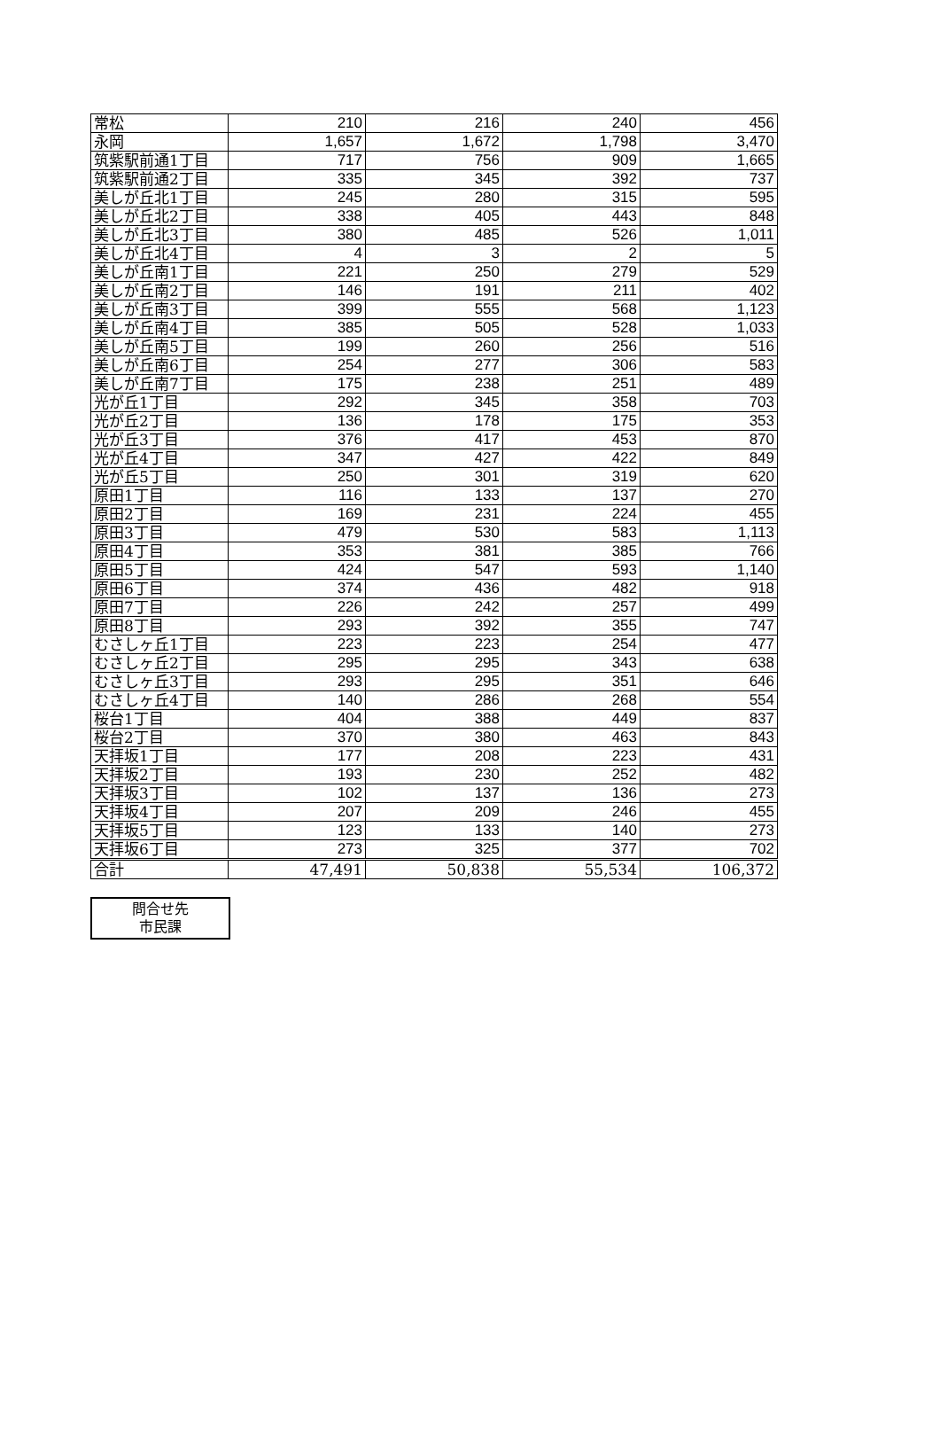| 常松 | 210 | 216 | 240 | 456 |
| 永岡 | 1,657 | 1,672 | 1,798 | 3,470 |
| 筑紫駅前通1丁目 | 717 | 756 | 909 | 1,665 |
| 筑紫駅前通2丁目 | 335 | 345 | 392 | 737 |
| 美しが丘北1丁目 | 245 | 280 | 315 | 595 |
| 美しが丘北2丁目 | 338 | 405 | 443 | 848 |
| 美しが丘北3丁目 | 380 | 485 | 526 | 1,011 |
| 美しが丘北4丁目 | 4 | 3 | 2 | 5 |
| 美しが丘南1丁目 | 221 | 250 | 279 | 529 |
| 美しが丘南2丁目 | 146 | 191 | 211 | 402 |
| 美しが丘南3丁目 | 399 | 555 | 568 | 1,123 |
| 美しが丘南4丁目 | 385 | 505 | 528 | 1,033 |
| 美しが丘南5丁目 | 199 | 260 | 256 | 516 |
| 美しが丘南6丁目 | 254 | 277 | 306 | 583 |
| 美しが丘南7丁目 | 175 | 238 | 251 | 489 |
| 光が丘1丁目 | 292 | 345 | 358 | 703 |
| 光が丘2丁目 | 136 | 178 | 175 | 353 |
| 光が丘3丁目 | 376 | 417 | 453 | 870 |
| 光が丘4丁目 | 347 | 427 | 422 | 849 |
| 光が丘5丁目 | 250 | 301 | 319 | 620 |
| 原田1丁目 | 116 | 133 | 137 | 270 |
| 原田2丁目 | 169 | 231 | 224 | 455 |
| 原田3丁目 | 479 | 530 | 583 | 1,113 |
| 原田4丁目 | 353 | 381 | 385 | 766 |
| 原田5丁目 | 424 | 547 | 593 | 1,140 |
| 原田6丁目 | 374 | 436 | 482 | 918 |
| 原田7丁目 | 226 | 242 | 257 | 499 |
| 原田8丁目 | 293 | 392 | 355 | 747 |
| むさしヶ丘1丁目 | 223 | 223 | 254 | 477 |
| むさしヶ丘2丁目 | 295 | 295 | 343 | 638 |
| むさしヶ丘3丁目 | 293 | 295 | 351 | 646 |
| むさしヶ丘4丁目 | 140 | 286 | 268 | 554 |
| 桜台1丁目 | 404 | 388 | 449 | 837 |
| 桜台2丁目 | 370 | 380 | 463 | 843 |
| 天拝坂1丁目 | 177 | 208 | 223 | 431 |
| 天拝坂2丁目 | 193 | 230 | 252 | 482 |
| 天拝坂3丁目 | 102 | 137 | 136 | 273 |
| 天拝坂4丁目 | 207 | 209 | 246 | 455 |
| 天拝坂5丁目 | 123 | 133 | 140 | 273 |
| 天拝坂6丁目 | 273 | 325 | 377 | 702 |
| 合計 | 47,491 | 50,838 | 55,534 | 106,372 |
問合せ先
市民課